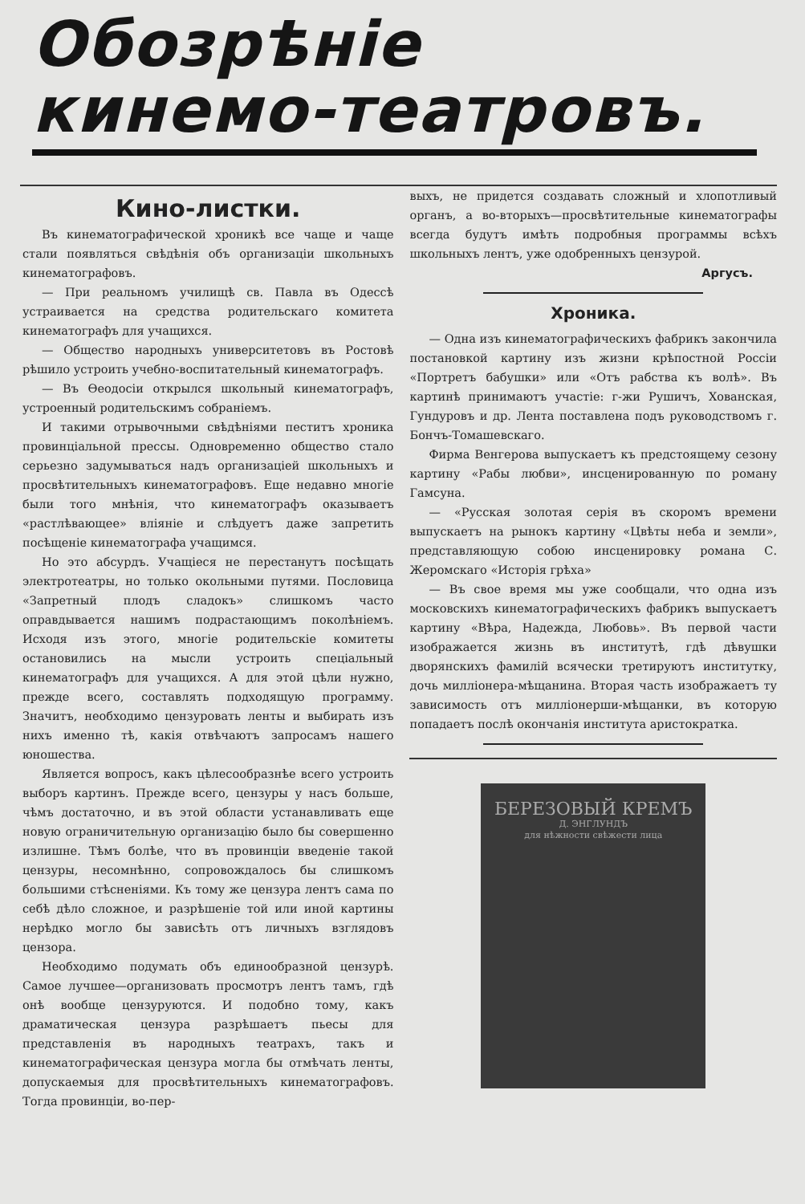Обозрѣніе
кинемо-театровъ.
Кино-листки.
Въ кинематографической хроникѣ все чаще и чаще стали появляться свѣдѣнія объ организаціи школьныхъ кинематографовъ.
— При реальномъ училищѣ св. Павла въ Одессѣ устраивается на средства родительскаго комитета кинематографъ для учащихся.
— Общество народныхъ университетовъ въ Ростовѣ рѣшило устроить учебно-воспитательный кинематографъ.
— Въ Ѳеодосіи открылся школьный кинематографъ, устроенный родительскимъ собраніемъ.
И такими отрывочными свѣдѣніями пеститъ хроника провинціальной прессы. Одновременно общество стало серьезно задумываться надъ организаціей школьныхъ и просвѣтительныхъ кинематографовъ. Еще недавно многіе были того мнѣнія, что кинематографъ оказываетъ «растлѣвающее» вліяніе и слѣдуетъ даже запретить посѣщеніе кинематографа учащимся.
Но это абсурдъ. Учащіеся не перестанутъ посѣщать электротеатры, но только окольными путями. Пословица «Запретный плодъ сладокъ» слишкомъ часто оправдывается нашимъ подрастающимъ поколѣніемъ. Исходя изъ этого, многіе родительскіе комитеты остановились на мысли устроить спеціальный кинематографъ для учащихся. А для этой цѣли нужно, прежде всего, составлять подходящую программу. Значитъ, необходимо цензуровать ленты и выбирать изъ нихъ именно тѣ, какія отвѣчаютъ запросамъ нашего юношества.
Является вопросъ, какъ цѣлесообразнѣе всего устроить выборъ картинъ. Прежде всего, цензуры у насъ больше, чѣмъ достаточно, и въ этой области устанавливать еще новую ограничительную организацію было бы совершенно излишне. Тѣмъ болѣе, что въ провинціи введеніе такой цензуры, несомнѣнно, сопровождалось бы слишкомъ большими стѣсненіями. Къ тому же цензура лентъ сама по себѣ дѣло сложное, и разрѣшеніе той или иной картины нерѣдко могло бы зависѣть отъ личныхъ взглядовъ цензора.
Необходимо подумать объ единообразной цензурѣ. Самое лучшее—организовать просмотръ лентъ тамъ, гдѣ онѣ вообще цензуруются. И подобно тому, какъ драматическая цензура разрѣшаетъ пьесы для представленія въ народныхъ театрахъ, такъ и кинематографическая цензура могла бы отмѣчать ленты, допускаемыя для просвѣтительныхъ кинематографовъ. Тогда провинціи, во-пер-
выхъ, не придется создавать сложный и хлопотливый органъ, а во-вторыхъ—просвѣтительные кинематографы всегда будутъ имѣть подробныя программы всѣхъ школьныхъ лентъ, уже одобренныхъ цензурой.
Аргусъ.
Хроника.
— Одна изъ кинематографическихъ фабрикъ закончила постановкой картину изъ жизни крѣпостной Россіи «Портретъ бабушки» или «Отъ рабства къ волѣ». Въ картинѣ принимаютъ участіе: г-жи Рушичъ, Хованская, Гундуровъ и др. Лента поставлена подъ руководствомъ г. Бончъ-Томашевскаго.
Фирма Венгерова выпускаетъ къ предстоящему сезону картину «Рабы любви», инсценированную по роману Гамсуна.
— «Русская золотая серія въ скоромъ времени выпускаетъ на рынокъ картину «Цвѣты неба и земли», представляющую собою инсценировку романа С. Жеромскаго «Исторія грѣха»
— Въ свое время мы уже сообщали, что одна изъ московскихъ кинематографическихъ фабрикъ выпускаетъ картину «Вѣра, Надежда, Любовь». Въ первой части изображается жизнь въ институтѣ, гдѣ дѣвушки дворянскихъ фамилій всячески третируютъ институтку, дочь милліонера-мѣщанина. Вторая часть изображаетъ ту зависимость отъ милліонерши-мѣщанки, въ которую попадаетъ послѣ окончанія института аристократка.
БЕРЕЗОВЫЙ КРЕМЪ
Д. ЭНГЛУНДЪ
для нѣжности свѣжести лица